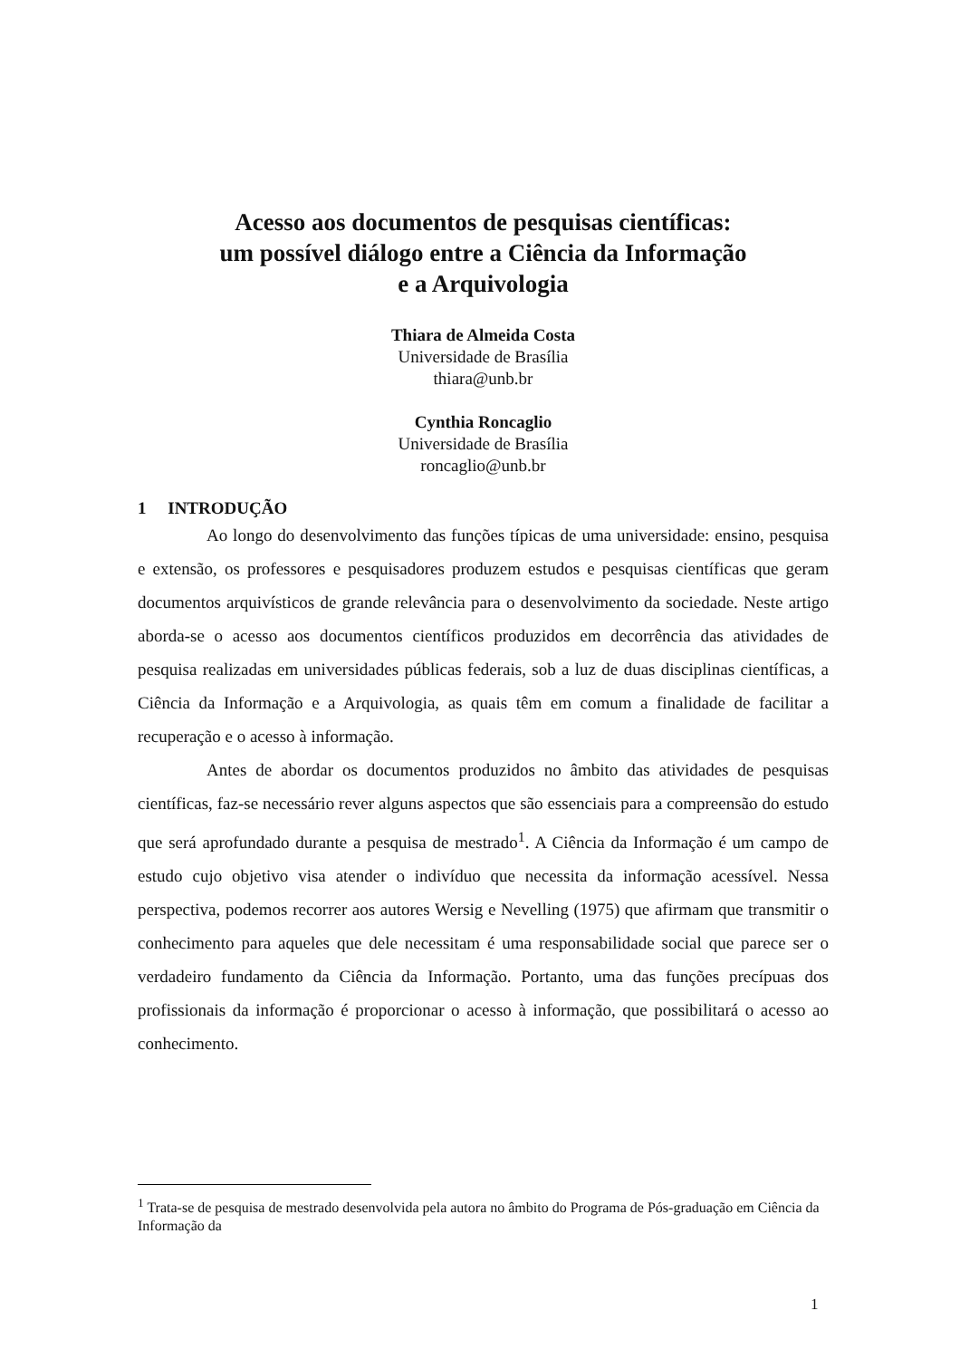Acesso aos documentos de pesquisas científicas:
um possível diálogo entre a Ciência da Informação
e a Arquivologia
Thiara de Almeida Costa
Universidade de Brasília
thiara@unb.br
Cynthia Roncaglio
Universidade de Brasília
roncaglio@unb.br
1 INTRODUÇÃO
Ao longo do desenvolvimento das funções típicas de uma universidade: ensino, pesquisa e extensão, os professores e pesquisadores produzem estudos e pesquisas científicas que geram documentos arquivísticos de grande relevância para o desenvolvimento da sociedade. Neste artigo aborda-se o acesso aos documentos científicos produzidos em decorrência das atividades de pesquisa realizadas em universidades públicas federais, sob a luz de duas disciplinas científicas, a Ciência da Informação e a Arquivologia, as quais têm em comum a finalidade de facilitar a recuperação e o acesso à informação.
Antes de abordar os documentos produzidos no âmbito das atividades de pesquisas científicas, faz-se necessário rever alguns aspectos que são essenciais para a compreensão do estudo que será aprofundado durante a pesquisa de mestrado<sup>1</sup>. A Ciência da Informação é um campo de estudo cujo objetivo visa atender o indivíduo que necessita da informação acessível. Nessa perspectiva, podemos recorrer aos autores Wersig e Nevelling (1975) que afirmam que transmitir o conhecimento para aqueles que dele necessitam é uma responsabilidade social que parece ser o verdadeiro fundamento da Ciência da Informação. Portanto, uma das funções precípuas dos profissionais da informação é proporcionar o acesso à informação, que possibilitará o acesso ao conhecimento.
<sup>1</sup> Trata-se de pesquisa de mestrado desenvolvida pela autora no âmbito do Programa de Pós-graduação em Ciência da Informação da
1